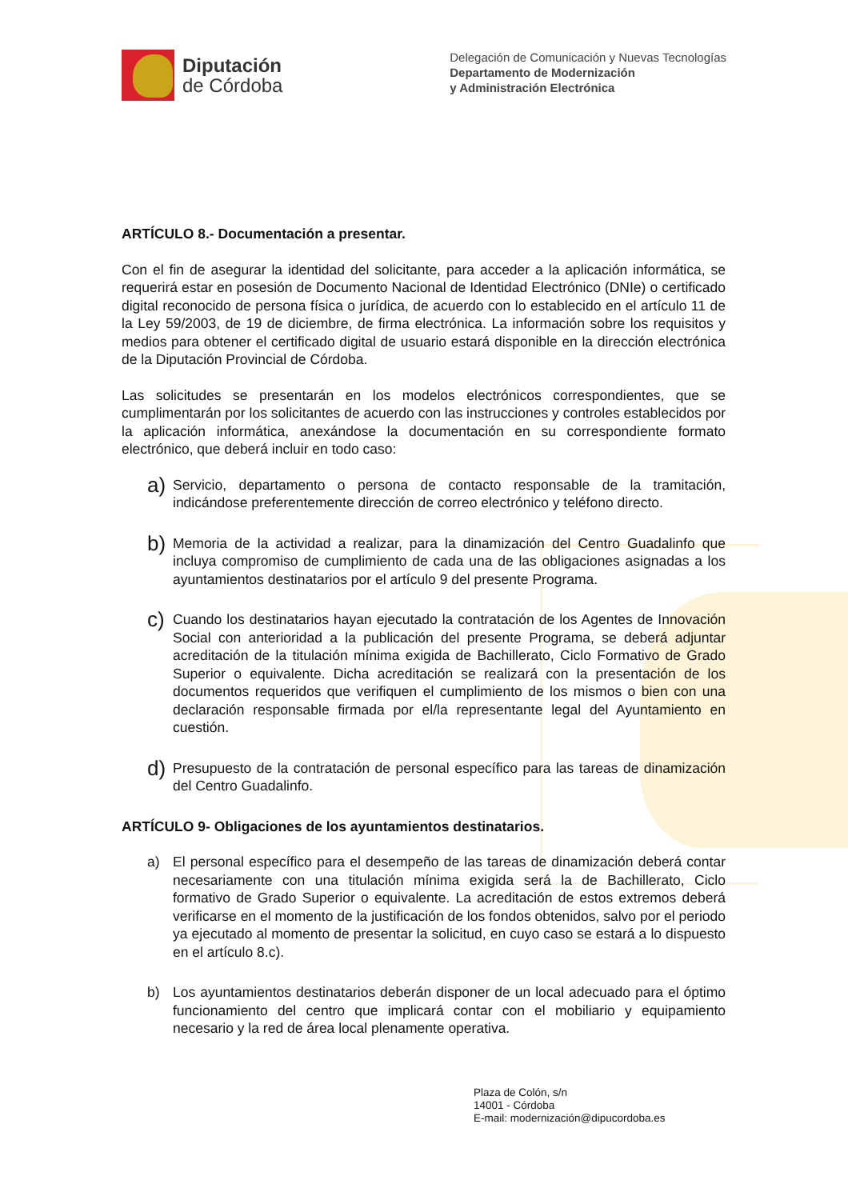Diputación
de Córdoba
Delegación de Comunicación y Nuevas Tecnologías
Departamento de Modernización
y Administración Electrónica
ARTÍCULO 8.- Documentación a presentar.
Con el fin de asegurar la identidad del solicitante, para acceder a la aplicación informática, se requerirá estar en posesión de Documento Nacional de Identidad Electrónico (DNIe) o certificado digital reconocido de persona física o jurídica, de acuerdo con lo establecido en el artículo 11 de la Ley 59/2003, de 19 de diciembre, de firma electrónica. La información sobre los requisitos y medios para obtener el certificado digital de usuario estará disponible en la dirección electrónica de la Diputación Provincial de Córdoba.
Las solicitudes se presentarán en los modelos electrónicos correspondientes, que se cumplimentarán por los solicitantes de acuerdo con las instrucciones y controles establecidos por la aplicación informática, anexándose la documentación en su correspondiente formato electrónico, que deberá incluir en todo caso:
a)
Servicio, departamento o persona de contacto responsable de la tramitación, indicándose preferentemente dirección de correo electrónico y teléfono directo.
b)
Memoria de la actividad a realizar, para la dinamización del Centro Guadalinfo que incluya compromiso de cumplimiento de cada una de las obligaciones asignadas a los ayuntamientos destinatarios por el artículo 9 del presente Programa.
c)
Cuando los destinatarios hayan ejecutado la contratación de los Agentes de Innovación Social con anterioridad a la publicación del presente Programa, se deberá adjuntar acreditación de la titulación mínima exigida de Bachillerato, Ciclo Formativo de Grado Superior o equivalente. Dicha acreditación se realizará con la presentación de los documentos requeridos que verifiquen el cumplimiento de los mismos o bien con una declaración responsable firmada por el/la representante legal del Ayuntamiento en cuestión.
d)
Presupuesto de la contratación de personal específico para las tareas de dinamización del Centro Guadalinfo.
ARTÍCULO 9- Obligaciones de los ayuntamientos destinatarios.
a) El personal específico para el desempeño de las tareas de dinamización deberá contar necesariamente con una titulación mínima exigida será la de Bachillerato, Ciclo formativo de Grado Superior o equivalente. La acreditación de estos extremos deberá verificarse en el momento de la justificación de los fondos obtenidos, salvo por el periodo ya ejecutado al momento de presentar la solicitud, en cuyo caso se estará a lo dispuesto en el artículo 8.c).
b) Los ayuntamientos destinatarios deberán disponer de un local adecuado para el óptimo funcionamiento del centro que implicará contar con el mobiliario y equipamiento necesario y la red de área local plenamente operativa.
Plaza de Colón, s/n
14001 - Córdoba
E-mail: modernización@dipucordoba.es